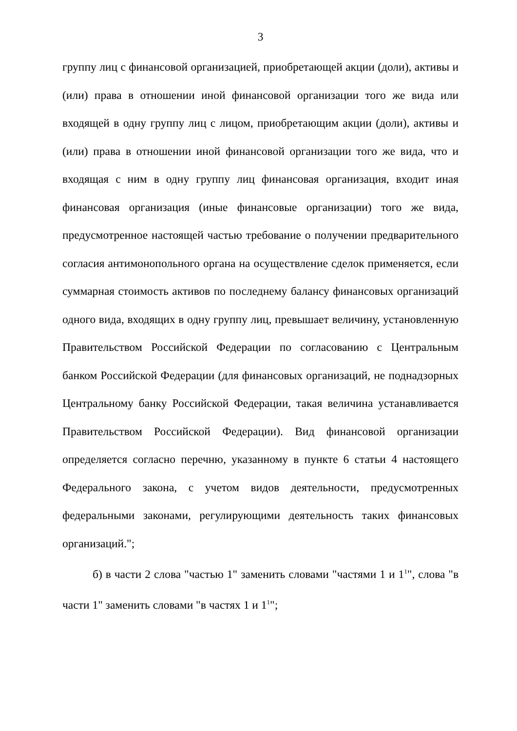3
группу лиц с финансовой организацией, приобретающей акции (доли), активы и (или) права в отношении иной финансовой организации того же вида или входящей в одну группу лиц с лицом, приобретающим акции (доли), активы и (или) права в отношении иной финансовой организации того же вида, что и входящая с ним в одну группу лиц финансовая организация, входит иная финансовая организация (иные финансовые организации) того же вида, предусмотренное настоящей частью требование о получении предварительного согласия антимонопольного органа на осуществление сделок применяется, если суммарная стоимость активов по последнему балансу финансовых организаций одного вида, входящих в одну группу лиц, превышает величину, установленную Правительством Российской Федерации по согласованию с Центральным банком Российской Федерации (для финансовых организаций, не поднадзорных Центральному банку Российской Федерации, такая величина устанавливается Правительством Российской Федерации). Вид финансовой организации определяется согласно перечню, указанному в пункте 6 статьи 4 настоящего Федерального закона, с учетом видов деятельности, предусмотренных федеральными законами, регулирующими деятельность таких финансовых организаций.";
б) в части 2 слова "частью 1" заменить словами "частями 1 и 1<sup>1</sup>", слова "в части 1" заменить словами "в частях 1 и 1<sup>1</sup>";